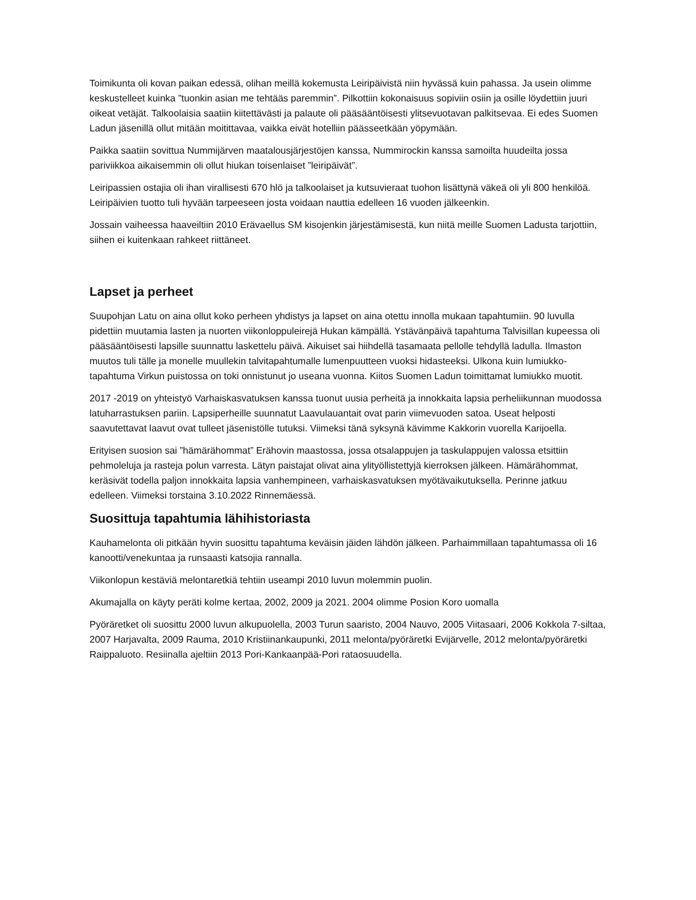Toimikunta oli kovan paikan edessä, olihan meillä kokemusta Leiripäivistä niin hyvässä kuin pahassa. Ja usein olimme keskustelleet kuinka ”tuonkin asian me tehtääs paremmin”. Pilkottiin kokonaisuus sopiviin osiin ja osille löydettiin juuri oikeat vetäjät. Talkoolaisia saatiin kiitettävästi ja palaute oli pääsääntöisesti ylitsevuotavan palkitsevaa. Ei edes Suomen Ladun jäsenillä ollut mitään moitittavaa, vaikka eivät hotelliin päässeetkään yöpymään.
Paikka saatiin sovittua Nummijärven maatalousjärjestöjen kanssa, Nummirockin kanssa samoilta huudeilta jossa pariviikkoa aikaisemmin oli ollut hiukan toisenlaiset ”leiripäivät”.
Leiripassien ostajia oli ihan virallisesti 670 hlö ja talkoolaiset ja kutsuvieraat tuohon lisättynä väkeä oli yli 800 henkilöä. Leiripäivien tuotto tuli hyvään tarpeeseen josta voidaan nauttia edelleen 16 vuoden jälkeenkin.
Jossain vaiheessa haaveiltiin 2010 Erävaellus SM kisojenkin järjestämisestä, kun niitä meille Suomen Ladusta tarjottiin, siihen ei kuitenkaan rahkeet riittäneet.
Lapset ja perheet
Suupohjan Latu on aina ollut koko perheen yhdistys ja lapset on aina otettu innolla mukaan tapahtumiin. 90 luvulla pidettiin muutamia lasten ja nuorten viikonloppuleirejä Hukan kämpällä. Ystävänpäivä tapahtuma Talvisillan kupeessa oli pääsääntöisesti lapsille suunnattu laskettelu päivä. Aikuiset sai hiihdellä tasamaata pellolle tehdyllä ladulla. Ilmaston muutos tuli tälle ja monelle muullekin talvitapahtumalle lumenpuutteen vuoksi hidasteeksi. Ulkona kuin lumiukko- tapahtuma Virkun puistossa on toki onnistunut jo useana vuonna. Kiitos Suomen Ladun toimittamat lumiukko muotit.
2017 -2019 on yhteistyö Varhaiskasvatuksen kanssa tuonut uusia perheitä ja innokkaita lapsia perheliikunnan muodossa latuharrastuksen pariin. Lapsiperheille suunnatut Laavulauantait ovat parin viimevuoden satoa. Useat helposti saavutettavat laavut ovat tulleet jäsenistölle tutuksi. Viimeksi tänä syksynä kävimme Kakkorin vuorella Karijoella.
Erityisen suosion sai ”hämärähommat” Erähovin maastossa, jossa otsalappujen ja taskulappujen valossa etsittiin pehmoleluja ja rasteja polun varresta. Lätyn paistajat olivat aina ylityöllistettyjä kierroksen jälkeen. Hämärähommat, keräsivät todella paljon innokkaita lapsia vanhempineen, varhaiskasvatuksen myötävaikutuksella. Perinne jatkuu edelleen. Viimeksi torstaina 3.10.2022 Rinnemäessä.
Suosittuja tapahtumia lähihistoriasta
Kauhamelonta oli pitkään hyvin suosittu tapahtuma keväisin jäiden lähdön jälkeen. Parhaimmillaan tapahtumassa oli 16 kanootti/venekuntaa ja runsaasti katsojia rannalla.
Viikonlopun kestäviä melontaretkiä tehtiin useampi 2010 luvun molemmin puolin.
Akumajalla on käyty peräti kolme kertaa, 2002, 2009 ja 2021. 2004 olimme Posion Koro uomalla
Pyöräretket oli suosittu 2000 luvun alkupuolella, 2003 Turun saaristo, 2004 Nauvo, 2005 Viitasaari, 2006 Kokkola 7-siltaa, 2007 Harjavalta, 2009 Rauma, 2010 Kristiinankaupunki, 2011 melonta/pyöräretki Evijärvelle, 2012 melonta/pyöräretki Raippaluoto. Resiinalla ajeltiin 2013 Pori-Kankaanpää-Pori rataosuudella.